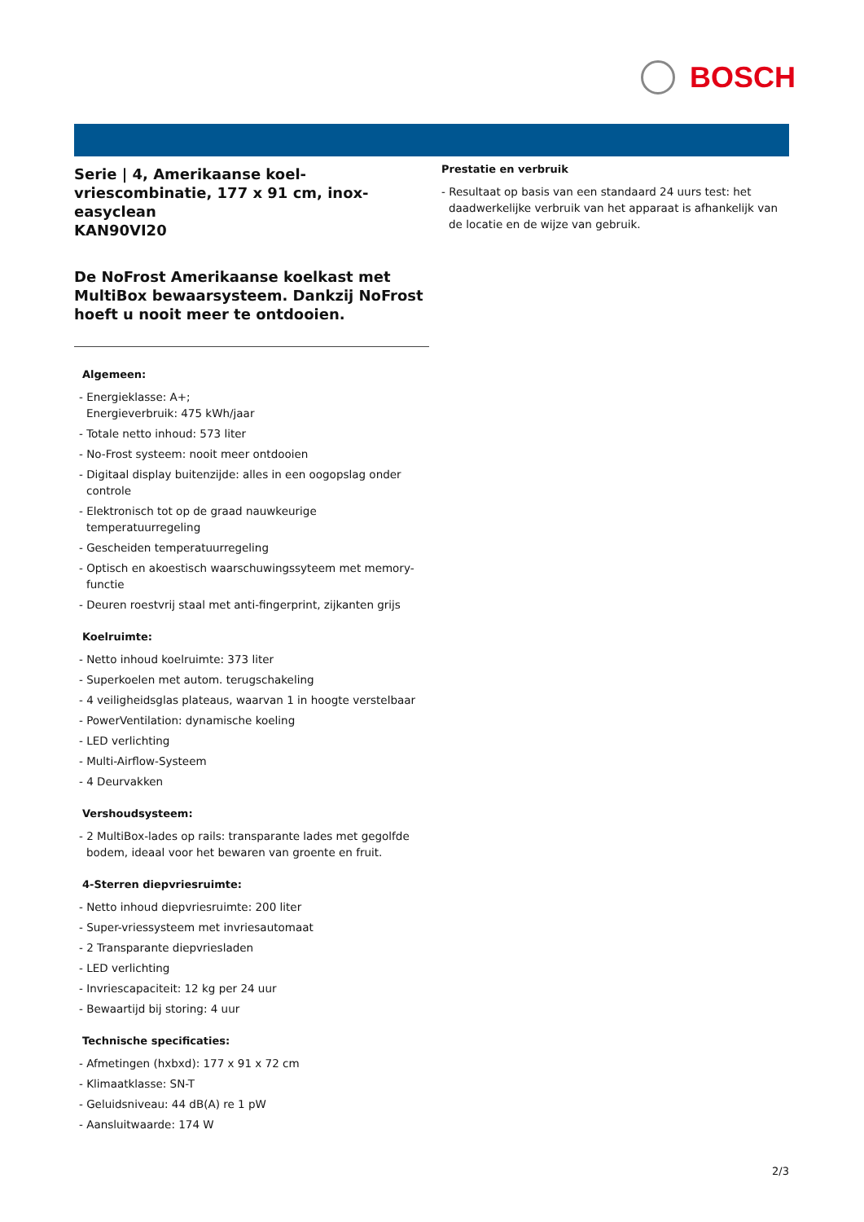BOSCH
Serie | 4, Amerikaanse koel-vriescombinatie, 177 x 91 cm, inox-easyclean
KAN90VI20
De NoFrost Amerikaanse koelkast met MultiBox bewaarsysteem. Dankzij NoFrost hoeft u nooit meer te ontdooien.
Algemeen:
- Energieklasse: A+;
Energieverbruik: 475 kWh/jaar
- Totale netto inhoud: 573 liter
- No-Frost systeem: nooit meer ontdooien
- Digitaal display buitenzijde: alles in een oogopslag onder controle
- Elektronisch tot op de graad nauwkeurige temperatuurregeling
- Gescheiden temperatuurregeling
- Optisch en akoestisch waarschuwingssyteem met memory-functie
- Deuren roestvrij staal met anti-fingerprint, zijkanten grijs
Koelruimte:
- Netto inhoud koelruimte: 373 liter
- Superkoelen met autom. terugschakeling
- 4 veiligheidsglas plateaus, waarvan 1 in hoogte verstelbaar
- PowerVentilation: dynamische koeling
- LED verlichting
- Multi-Airflow-Systeem
- 4 Deurvakken
Vershoudsysteem:
- 2 MultiBox-lades op rails: transparante lades met gegolfde bodem, ideaal voor het bewaren van groente en fruit.
4-Sterren diepvriesruimte:
- Netto inhoud diepvriesruimte: 200 liter
- Super-vriessysteem met invriesautomaat
- 2 Transparante diepvriesladen
- LED verlichting
- Invriescapaciteit: 12 kg per 24 uur
- Bewaartijd bij storing: 4 uur
Technische specificaties:
- Afmetingen (hxbxd): 177 x 91 x 72 cm
- Klimaatklasse: SN-T
- Geluidsniveau: 44 dB(A) re 1 pW
- Aansluitwaarde: 174 W
Prestatie en verbruik
- Resultaat op basis van een standaard 24 uurs test: het daadwerkelijke verbruik van het apparaat is afhankelijk van de locatie en de wijze van gebruik.
2/3